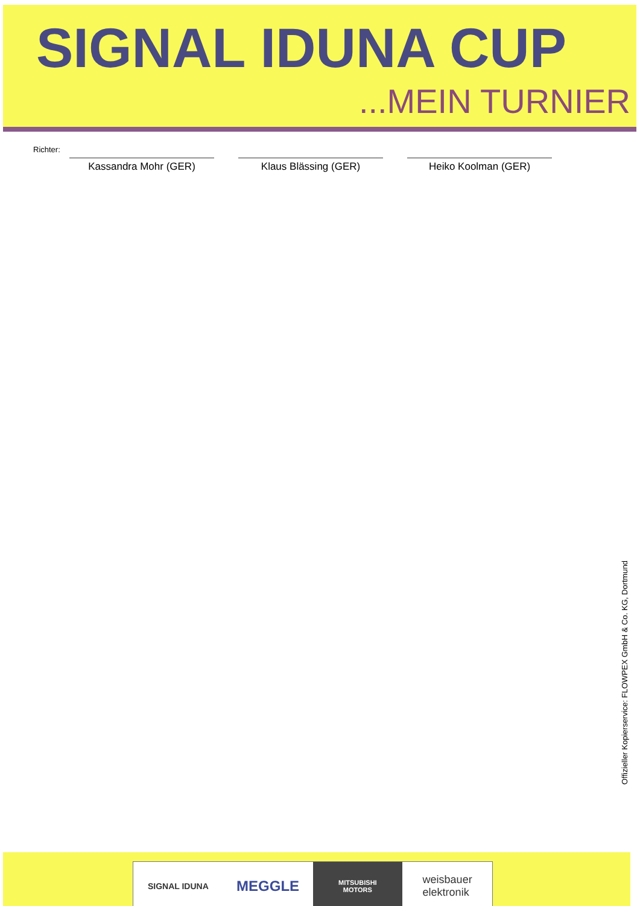SIGNAL IDUNA CUP
...MEIN TURNIER
Richter:
Kassandra Mohr (GER) Klaus Blässing (GER) Heiko Koolman (GER)
Offizieller Kopierservice: FLOWPEX GmbH & Co. KG, Dortmund
SIGNAL IDUNA
MEGGLE
MITSUBISHI
MOTORS
weisbauer
elektronik